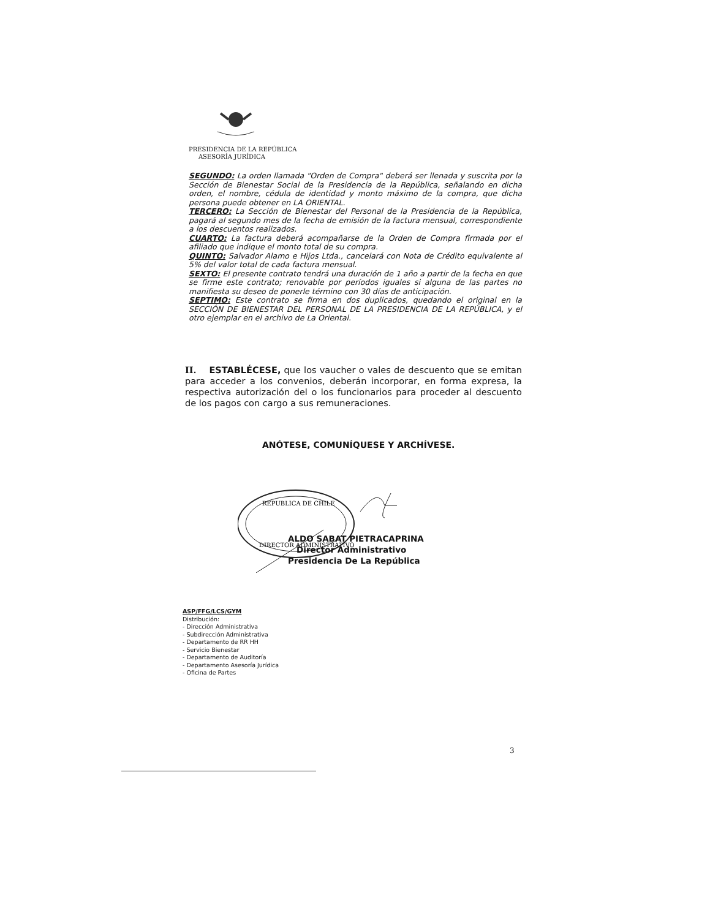PRESIDENCIA DE LA REPÚBLICA
ASESORÍA JURÍDICA
SEGUNDO: La orden llamada "Orden de Compra" deberá ser llenada y suscrita por la Sección de Bienestar Social de la Presidencia de la República, señalando en dicha orden, el nombre, cédula de identidad y monto máximo de la compra, que dicha persona puede obtener en LA ORIENTAL.
TERCERO: La Sección de Bienestar del Personal de la Presidencia de la República, pagará al segundo mes de la fecha de emisión de la factura mensual, correspondiente a los descuentos realizados.
CUARTO: La factura deberá acompañarse de la Orden de Compra firmada por el afiliado que indique el monto total de su compra.
QUINTO: Salvador Alamo e Hijos Ltda., cancelará con Nota de Crédito equivalente al 5% del valor total de cada factura mensual.
SEXTO: El presente contrato tendrá una duración de 1 año a partir de la fecha en que se firme este contrato; renovable por períodos iguales si alguna de las partes no manifiesta su deseo de ponerle término con 30 días de anticipación.
SEPTIMO: Este contrato se firma en dos duplicados, quedando el original en la SECCIÓN DE BIENESTAR DEL PERSONAL DE LA PRESIDENCIA DE LA REPÚBLICA, y el otro ejemplar en el archivo de La Oriental.
II. ESTABLÉCESE, que los vaucher o vales de descuento que se emitan para acceder a los convenios, deberán incorporar, en forma expresa, la respectiva autorización del o los funcionarios para proceder al descuento de los pagos con cargo a sus remuneraciones.
ANÓTESE, COMUNÍQUESE Y ARCHÍVESE.
REPUBLICA DE CHILE
DIRECTOR ADMINISTRATIVO
ALDO SABAT PIETRACAPRINA
Director Administrativo
Presidencia De La República
ASP/FFG/LCS/GYM
Distribución:
- Dirección Administrativa
- Subdirección Administrativa
- Departamento de RR HH
- Servicio Bienestar
- Departamento de Auditoría
- Departamento Asesoría Jurídica
- Oficina de Partes
3